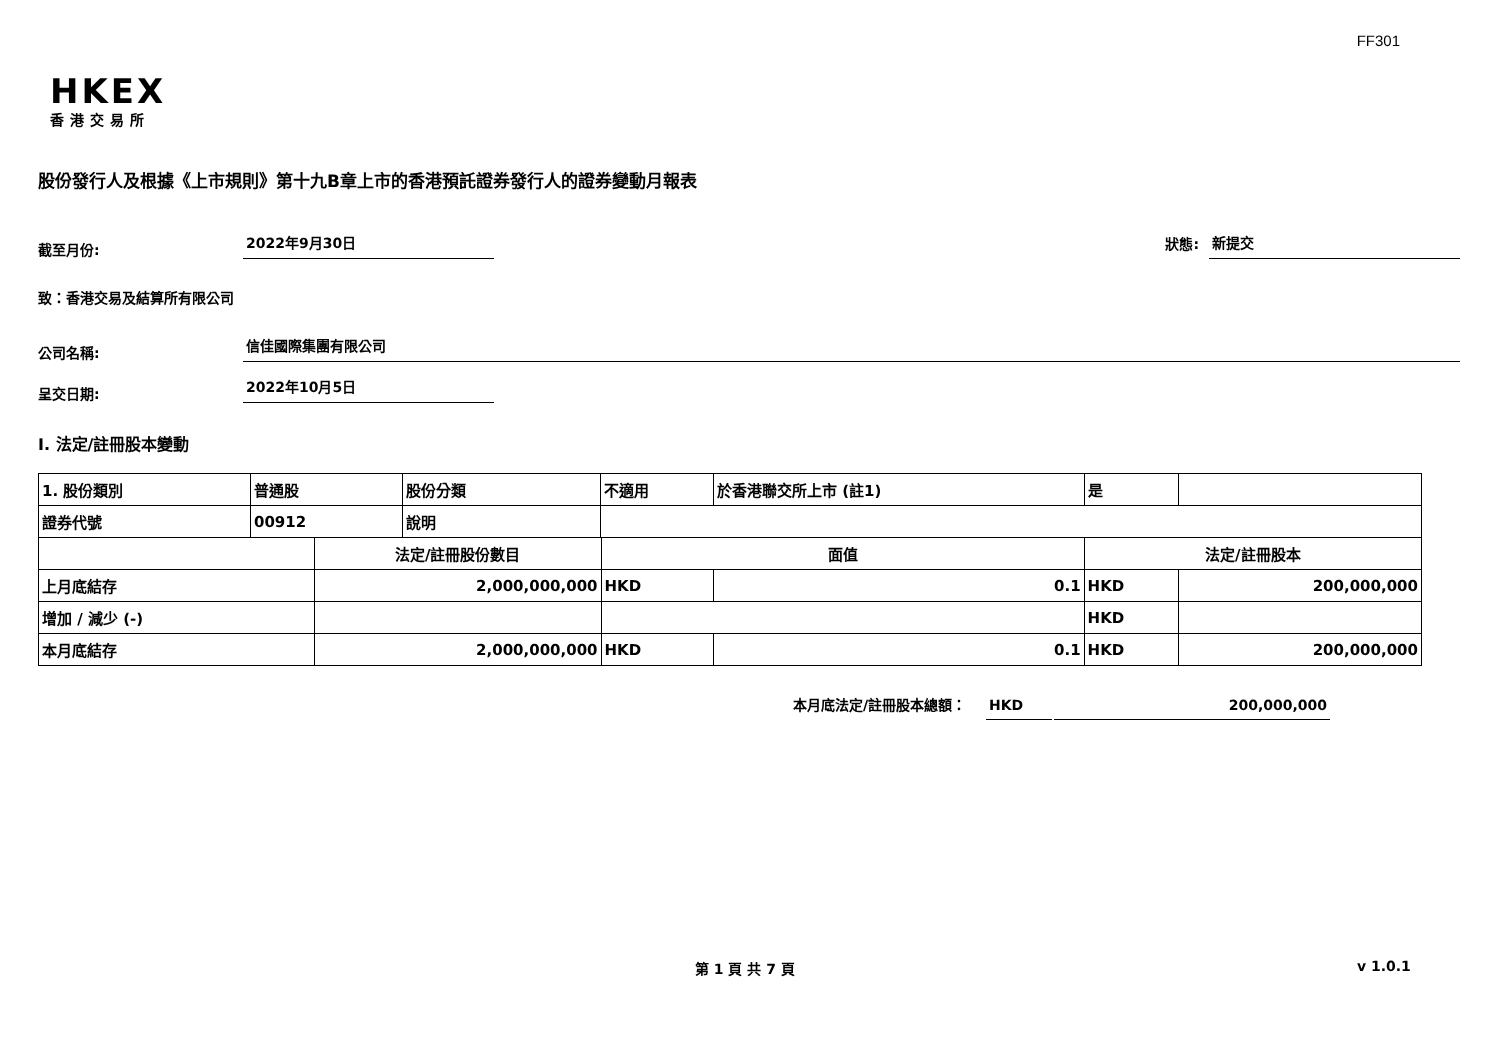FF301
HKEX
香港交易所
股份發行人及根據《上市規則》第十九B章上市的香港預託證券發行人的證券變動月報表
截至月份:
2022年9月30日
狀態:
新提交
致：香港交易及結算所有限公司
公司名稱:
信佳國際集團有限公司
呈交日期:
2022年10月5日
I. 法定/註冊股本變動
| 1. 股份類別 | 普通股 | | 股份分類 | 不適用 | | 於香港聯交所上市 (註1) | 是 | |
| 證券代號 | 00912 | | 說明 | | | | | |
| | | 法定/註冊股份數目 | | | 面值 | | 法定/註冊股本 | |
| 上月底結存 | | 2,000,000,000 | | | HKD | 0.1 | HKD | 200,000,000 |
| 增加 / 減少 (-) | | | | | | | HKD | |
| 本月底結存 | | 2,000,000,000 | | | HKD | 0.1 | HKD | 200,000,000 |
本月底法定/註冊股本總額：
HKD
200,000,000
第 1 頁 共 7 頁 v 1.0.1